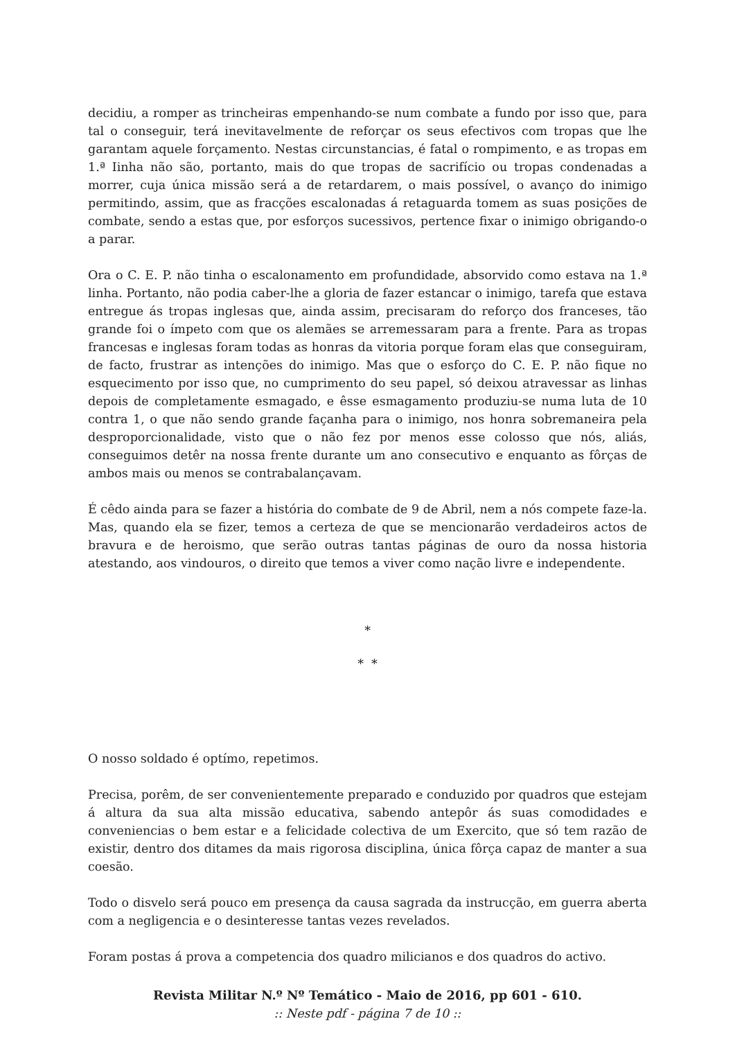decidiu, a romper as trincheiras empenhando-se num combate a fundo por isso que, para tal o conseguir, terá inevitavelmente de reforçar os seus efectivos com tropas que lhe garantam aquele forçamento. Nestas circunstancias, é fatal o rompimento, e as tropas em 1.ª Iinha não são, portanto, mais do que tropas de sacrifício ou tropas condenadas a morrer, cuja única missão será a de retardarem, o mais possível, o avanço do inimigo permitindo, assim, que as fracções escalonadas á retaguarda tomem as suas posições de combate, sendo a estas que, por esforços sucessivos, pertence fixar o inimigo obrigando-o a parar.
Ora o C. E. P. não tinha o escalonamento em profundidade, absorvido como estava na 1.ª linha. Portanto, não podia caber-lhe a gloria de fazer estancar o inimigo, tarefa que estava entregue ás tropas inglesas que, ainda assim, precisaram do reforço dos franceses, tão grande foi o ímpeto com que os alemães se arremessaram para a frente. Para as tropas francesas e inglesas foram todas as honras da vitoria porque foram elas que conseguiram, de facto, frustrar as intenções do inimigo. Mas que o esforço do C. E. P. não fique no esquecimento por isso que, no cumprimento do seu papel, só deixou atravessar as linhas depois de completamente esmagado, e êsse esmagamento produziu-se numa luta de 10 contra 1, o que não sendo grande façanha para o inimigo, nos honra sobremaneira pela desproporcionalidade, visto que o não fez por menos esse colosso que nós, aliás, conseguimos detêr na nossa frente durante um ano consecutivo e enquanto as fôrças de ambos mais ou menos se contrabalançavam.
É cêdo ainda para se fazer a história do combate de 9 de Abril, nem a nós compete faze-la. Mas, quando ela se fizer, temos a certeza de que se mencionarão verdadeiros actos de bravura e de heroismo, que serão outras tantas páginas de ouro da nossa historia atestando, aos vindouros, o direito que temos a viver como nação livre e independente.
*
* *
O nosso soldado é optímo, repetimos.
Precisa, porêm, de ser convenientemente preparado e conduzido por quadros que estejam á altura da sua alta missão educativa, sabendo antepôr ás suas comodidades e conveniencias o bem estar e a felicidade colectiva de um Exercito, que só tem razão de existir, dentro dos ditames da mais rigorosa disciplina, única fôrça capaz de manter a sua coesão.
Todo o disvelo será pouco em presença da causa sagrada da instrucção, em guerra aberta com a negligencia e o desinteresse tantas vezes revelados.
Foram postas á prova a competencia dos quadro milicianos e dos quadros do activo.
Revista Militar N.º Nº Temático - Maio de 2016, pp 601 - 610.
:: Neste pdf - página 7 de 10 ::